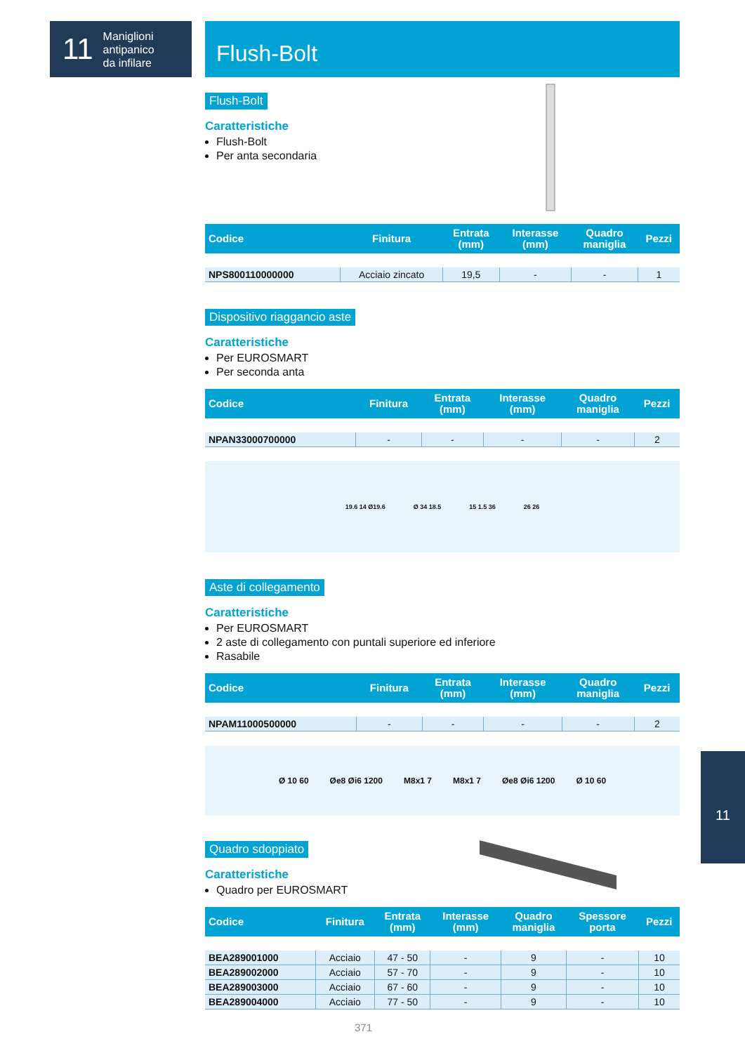11 Maniglioni
antipanico
da infilare
Flush-Bolt
Flush-Bolt
Caratteristiche
Flush-Bolt
Per anta secondaria
| Codice | Finitura | Entrata (mm) | Interasse (mm) | Quadro maniglia | Pezzi |
| --- | --- | --- | --- | --- | --- |
| NPS800110000000 | Acciaio zincato | 19,5 | - | - | 1 |
Dispositivo riaggancio aste
Caratteristiche
Per EUROSMART
Per seconda anta
| Codice | Finitura | Entrata (mm) | Interasse (mm) | Quadro maniglia | Pezzi |
| --- | --- | --- | --- | --- | --- |
| NPAN33000700000 | - | - | - | - | 2 |
19.6 14 Ø19.6 Ø 34 18.5 15 1.5 36 26 26
Aste di collegamento
Caratteristiche
Per EUROSMART
2 aste di collegamento con puntali superiore ed inferiore
Rasabile
| Codice | Finitura | Entrata (mm) | Interasse (mm) | Quadro maniglia | Pezzi |
| --- | --- | --- | --- | --- | --- |
| NPAM11000500000 | - | - | - | - | 2 |
Ø 10 60 Øe8 Øi6 1200 M8x1 7 M8x1 7 Øe8 Øi6 1200 Ø 10 60
Quadro sdoppiato
Caratteristiche
Quadro per EUROSMART
| Codice | Finitura | Entrata (mm) | Interasse (mm) | Quadro maniglia | Spessore porta | Pezzi |
| --- | --- | --- | --- | --- | --- | --- |
| BEA289001000 | Acciaio | 47 - 50 | - | 9 | - | 10 |
| BEA289002000 | Acciaio | 57 - 70 | - | 9 | - | 10 |
| BEA289003000 | Acciaio | 67 - 60 | - | 9 | - | 10 |
| BEA289004000 | Acciaio | 77 - 50 | - | 9 | - | 10 |
11
371